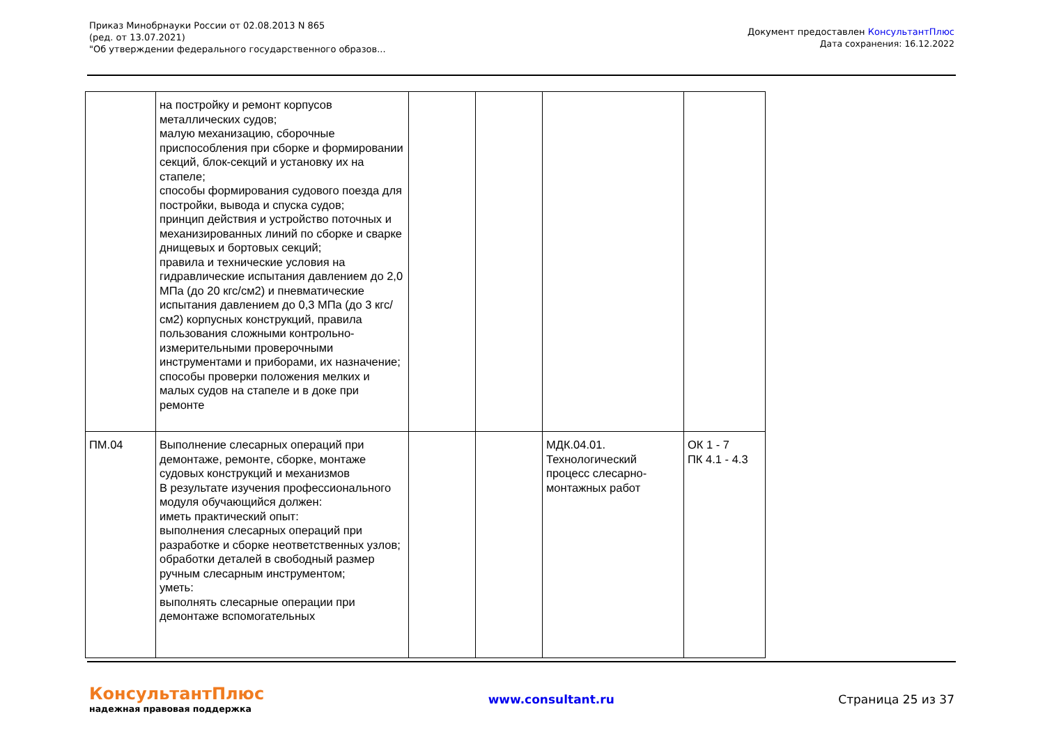Приказ Минобрнауки России от 02.08.2013 N 865
(ред. от 13.07.2021)
"Об утверждении федерального государственного образов...
Документ предоставлен КонсультантПлюс
Дата сохранения: 16.12.2022
| | на постройку и ремонт корпусов металлических судов; малую механизацию, сборочные приспособления при сборке и формировании секций, блок-секций и установку их на стапеле; способы формирования судового поезда для постройки, вывода и спуска судов; принцип действия и устройство поточных и механизированных линий по сборке и сварке днищевых и бортовых секций; правила и технические условия на гидравлические испытания давлением до 2,0 МПа (до 20 кгс/см2) и пневматические испытания давлением до 0,3 МПа (до 3 кгс/см2) корпусных конструкций, правила пользования сложными контрольно-измерительными проверочными инструментами и приборами, их назначение; способы проверки положения мелких и малых судов на стапеле и в доке при ремонте | | | | |
| ПМ.04 | Выполнение слесарных операций при демонтаже, ремонте, сборке, монтаже судовых конструкций и механизмов В результате изучения профессионального модуля обучающийся должен: иметь практический опыт: выполнения слесарных операций при разработке и сборке неответственных узлов; обработки деталей в свободный размер ручным слесарным инструментом; уметь: выполнять слесарные операции при демонтаже вспомогательных | | | МДК.04.01. Технологический процесс слесарно-монтажных работ | ОК 1 - 7 ПК 4.1 - 4.3 |
КонсультантПлюс
надежная правовая поддержка
www.consultant.ru Страница 25 из 37